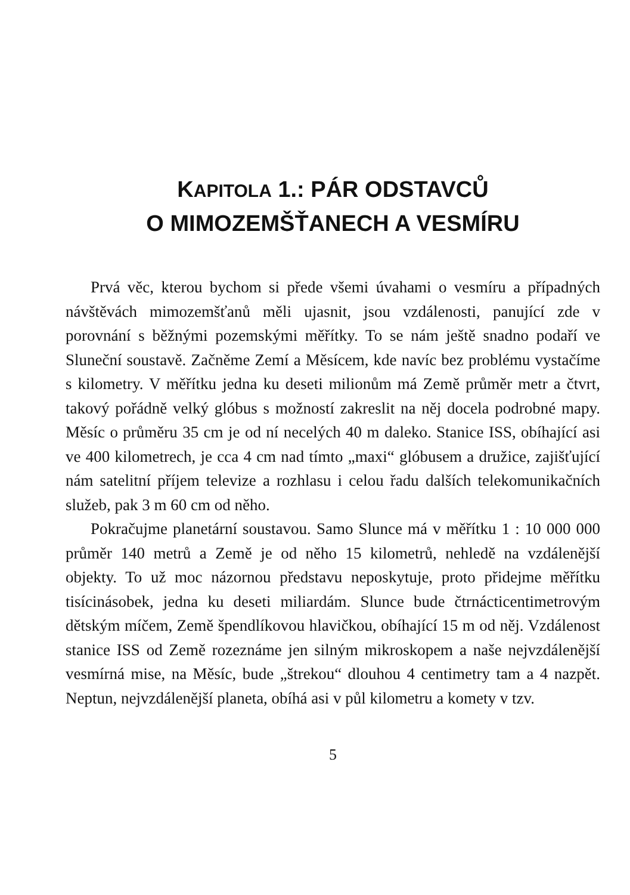KAPITOLA 1.: PÁR ODSTAVCŮ
O MIMOZEMŠŤANECH A VESMÍRU
Prvá věc, kterou bychom si přede všemi úvahami o vesmíru a případných návštěvách mimozemšťanů měli ujasnit, jsou vzdálenosti, panující zde v porovnání s běžnými pozemskými měřítky. To se nám ještě snadno podaří ve Sluneční soustavě. Začněme Zemí a Měsícem, kde navíc bez problému vystačíme s kilometry. V měřítku jedna ku deseti milionům má Země průměr metr a čtvrt, takový pořádně velký glóbus s možností zakreslit na něj docela podrobné mapy. Měsíc o průměru 35 cm je od ní necelých 40 m daleko. Stanice ISS, obíhající asi ve 400 kilometrech, je cca 4 cm nad tímto „maxi“ glóbusem a družice, zajišťující nám satelitní příjem televize a rozhlasu i celou řadu dalších telekomunikačních služeb, pak 3 m 60 cm od něho.
Pokračujme planetární soustavou. Samo Slunce má v měřítku 1 : 10 000 000 průměr 140 metrů a Země je od něho 15 kilometrů, nehledě na vzdálenější objekty. To už moc názornou představu neposkytuje, proto přidejme měřítku tisícinásobek, jedna ku deseti miliardám. Slunce bude čtrnácticentimetrovým dětským míčem, Země špendlíkovou hlavičkou, obíhající 15 m od něj. Vzdálenost stanice ISS od Země rozeznáme jen silným mikroskopem a naše nejvzdálenější vesmírná mise, na Měsíc, bude „štrekou“ dlouhou 4 centimetry tam a 4 nazpět. Neptun, nejvzdálenější planeta, obíhá asi v půl kilometru a komety v tzv.
5